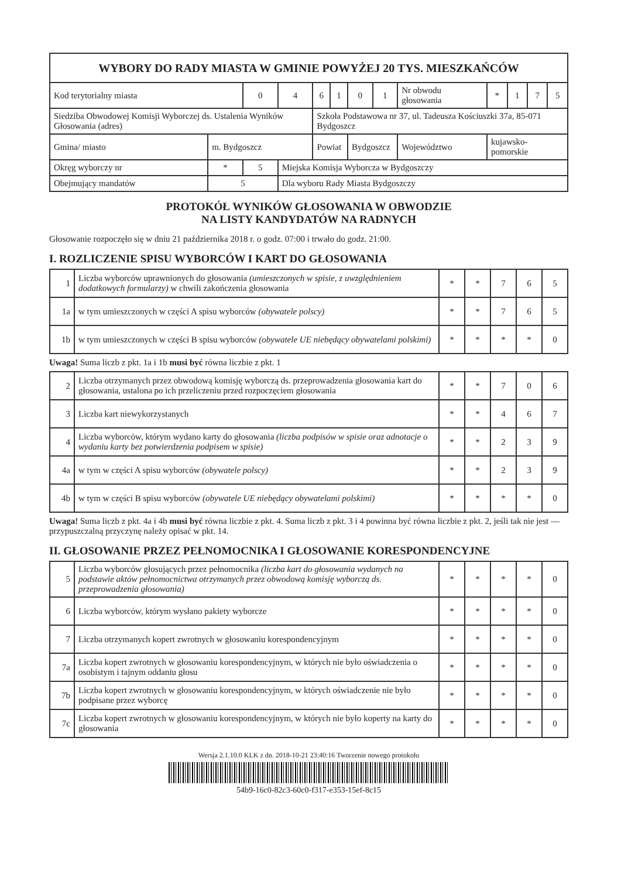| WYBORY DO RADY MIASTA W GMINIE POWYŻEJ 20 TYS. MIESZKAŃCÓW | | | | | | | | | | | | | | |
| Kod terytorialny miasta | | | 0 | 4 | 6 | 1 | 0 | 1 | Nr obwodu głosowania | | * | 1 | 7 | 5 |
| Siedziba Obwodowej Komisji Wyborczej ds. Ustalenia Wyników Głosowania (adres) | | | | | Szkoła Podstawowa nr 37, ul. Tadeusza Kościuszki 37a, 85-071 Bydgoszcz | | | | | | | | | |
| Gmina/ miasto | m. Bydgoszcz | | | | Powiat | | Bydgoszcz | | | Województwo | kujawsko-pomorskie | | | |
| Okręg wyborczy nr | | * | 5 | Miejska Komisja Wyborcza w Bydgoszczy | | | | | | | | | | |
| Obejmujący mandatów | | 5 | | Dla wyboru Rady Miasta Bydgoszczy | | | | | | | | | | |
PROTOKÓŁ WYNIKÓW GŁOSOWANIA W OBWODZIE
NA LISTY KANDYDATÓW NA RADNYCH
Głosowanie rozpoczęło się w dniu 21 października 2018 r. o godz. 07:00 i trwało do godz. 21:00.
I. ROZLICZENIE SPISU WYBORCÓW I KART DO GŁOSOWANIA
| 1 | Liczba wyborców uprawnionych do głosowania (umieszczonych w spisie, z uwzględnieniem dodatkowych formularzy) w chwili zakończenia głosowania | * | * | 7 | 6 | 5 |
| 1a | w tym umieszczonych w części A spisu wyborców (obywatele polscy) | * | * | 7 | 6 | 5 |
| 1b | w tym umieszczonych w części B spisu wyborców (obywatele UE niebędący obywatelami polskimi) | * | * | * | * | 0 |
Uwaga! Suma liczb z pkt. 1a i 1b musi być równa liczbie z pkt. 1
| 2 | Liczba otrzymanych przez obwodową komisję wyborczą ds. przeprowadzenia głosowania kart do głosowania, ustalona po ich przeliczeniu przed rozpoczęciem głosowania | * | * | 7 | 0 | 6 |
| 3 | Liczba kart niewykorzystanych | * | * | 4 | 6 | 7 |
| 4 | Liczba wyborców, którym wydano karty do głosowania (liczba podpisów w spisie oraz adnotacje o wydaniu karty bez potwierdzenia podpisem w spisie) | * | * | 2 | 3 | 9 |
| 4a | w tym w części A spisu wyborców (obywatele polscy) | * | * | 2 | 3 | 9 |
| 4b | w tym w części B spisu wyborców (obywatele UE niebędący obywatelami polskimi) | * | * | * | * | 0 |
Uwaga! Suma liczb z pkt. 4a i 4b musi być równa liczbie z pkt. 4. Suma liczb z pkt. 3 i 4 powinna być równa liczbie z pkt. 2, jeśli tak nie jest — przypuszczalną przyczynę należy opisać w pkt. 14.
II. GŁOSOWANIE PRZEZ PEŁNOMOCNIKA I GŁOSOWANIE KORESPONDENCYJNE
| 5 | Liczba wyborców głosujących przez pełnomocnika (liczba kart do głosowania wydanych na podstawie aktów pełnomocnictwa otrzymanych przez obwodową komisję wyborczą ds. przeprowadzenia głosowania) | * | * | * | * | 0 |
| 6 | Liczba wyborców, którym wysłano pakiety wyborcze | * | * | * | * | 0 |
| 7 | Liczba otrzymanych kopert zwrotnych w głosowaniu korespondencyjnym | * | * | * | * | 0 |
| 7a | Liczba kopert zwrotnych w głosowaniu korespondencyjnym, w których nie było oświadczenia o osobistym i tajnym oddaniu głosu | * | * | * | * | 0 |
| 7b | Liczba kopert zwrotnych w głosowaniu korespondencyjnym, w których oświadczenie nie było podpisane przez wyborcę | * | * | * | * | 0 |
| 7c | Liczba kopert zwrotnych w głosowaniu korespondencyjnym, w których nie było koperty na karty do głosowania | * | * | * | * | 0 |
Wersja 2.1.10.0 KLK z dn. 2018-10-21 23:40:16 Tworzenie nowego protokołu
54b9-16c0-82c3-60c0-f317-e353-15ef-8c15